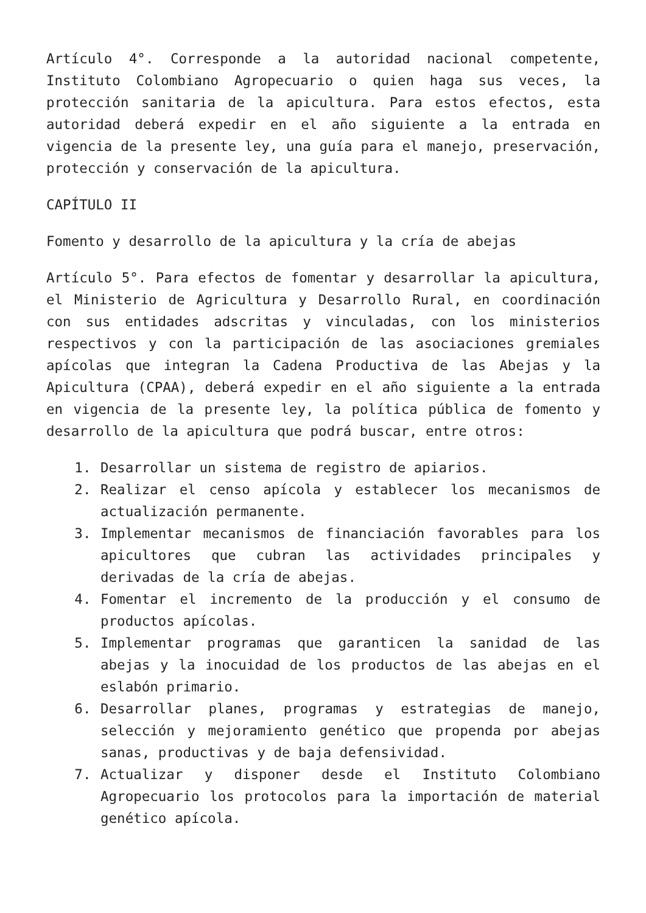Artículo 4°. Corresponde a la autoridad nacional competente, Instituto Colombiano Agropecuario o quien haga sus veces, la protección sanitaria de la apicultura. Para estos efectos, esta autoridad deberá expedir en el año siguiente a la entrada en vigencia de la presente ley, una guía para el manejo, preservación, protección y conservación de la apicultura.
CAPÍTULO II
Fomento y desarrollo de la apicultura y la cría de abejas
Artículo 5°. Para efectos de fomentar y desarrollar la apicultura, el Ministerio de Agricultura y Desarrollo Rural, en coordinación con sus entidades adscritas y vinculadas, con los ministerios respectivos y con la participación de las asociaciones gremiales apícolas que integran la Cadena Productiva de las Abejas y la Apicultura (CPAA), deberá expedir en el año siguiente a la entrada en vigencia de la presente ley, la política pública de fomento y desarrollo de la apicultura que podrá buscar, entre otros:
1. Desarrollar un sistema de registro de apiarios.
2. Realizar el censo apícola y establecer los mecanismos de actualización permanente.
3. Implementar mecanismos de financiación favorables para los apicultores que cubran las actividades principales y derivadas de la cría de abejas.
4. Fomentar el incremento de la producción y el consumo de productos apícolas.
5. Implementar programas que garanticen la sanidad de las abejas y la inocuidad de los productos de las abejas en el eslabón primario.
6. Desarrollar planes, programas y estrategias de manejo, selección y mejoramiento genético que propenda por abejas sanas, productivas y de baja defensividad.
7. Actualizar y disponer desde el Instituto Colombiano Agropecuario los protocolos para la importación de material genético apícola.